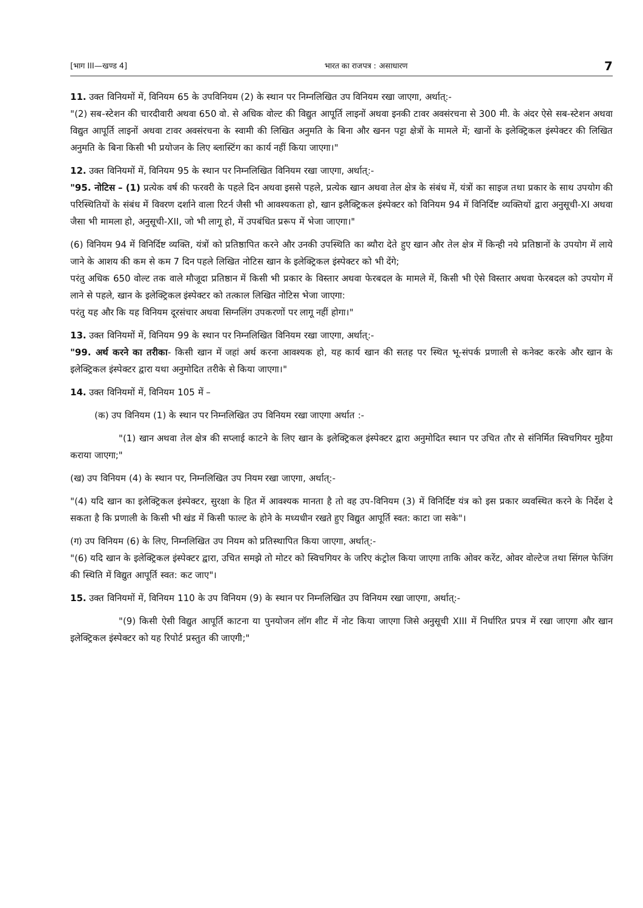[भाग III—खण्ड 4] भारत का राजपत्र : असाधारण 7
11. उक्त विनियमों में, विनियम 65 के उपविनियम (2) के स्थान पर निम्नलिखित उप विनियम रखा जाएगा, अर्थात्:-
"(2) सब-स्टेशन की चारदीवारी अथवा 650 वो. से अधिक वोल्ट की विद्युत आपूर्ति लाइनों अथवा इनकी टावर अवसंरचना से 300 मी. के अंदर ऐसे सब-स्टेशन अथवा विद्युत आपूर्ति लाइनों अथवा टावर अवसंरचना के स्वामी की लिखित अनुमति के बिना और खनन पट्टा क्षेत्रों के मामले में; खानों के इलेक्ट्रिकल इंस्पेक्टर की लिखित अनुमति के बिना किसी भी प्रयोजन के लिए ब्लास्टिंग का कार्य नहीं किया जाएगा।"
12. उक्त विनियमों में, विनियम 95 के स्थान पर निम्नलिखित विनियम रखा जाएगा, अर्थात्:-
"95. नोटिस – (1) प्रत्येक वर्ष की फरवरी के पहले दिन अथवा इससे पहले, प्रत्येक खान अथवा तेल क्षेत्र के संबंध में, यंत्रों का साइज तथा प्रकार के साथ उपयोग की परिस्थितियों के संबंध में विवरण दर्शाने वाला रिटर्न जैसी भी आवश्यकता हो, खान इलैक्ट्रिकल इंस्पेक्टर को विनियम 94 में विनिर्दिष्ट व्यक्तियों द्वारा अनुसूची-XI अथवा जैसा भी मामला हो, अनुसूची-XII, जो भी लागू हो, में उपबंधित प्ररूप में भेजा जाएगा।"
(6) विनियम 94 में विनिर्दिष्ट व्यक्ति, यंत्रों को प्रतिष्ठापित करने और उनकी उपस्थिति का ब्यौरा देते हुए खान और तेल क्षेत्र में किन्ही नये प्रतिष्ठानों के उपयोग में लाये जाने के आशय की कम से कम 7 दिन पहले लिखित नोटिस खान के इलेक्ट्रिकल इंस्पेक्टर को भी देंगे;
परंतु अधिक 650 वोल्ट तक वाले मौजूदा प्रतिष्ठान में किसी भी प्रकार के विस्तार अथवा फेरबदल के मामले में, किसी भी ऐसे विस्तार अथवा फेरबदल को उपयोग में लाने से पहले, खान के इलेक्ट्रिकल इंस्पेक्टर को तत्काल लिखित नोटिस भेजा जाएगा:
परंतु यह और कि यह विनियम दूरसंचार अथवा सिग्नलिंग उपकरणों पर लागू नहीं होगा।"
13. उक्त विनियमों में, विनियम 99 के स्थान पर निम्नलिखित विनियम रखा जाएगा, अर्थात्:-
"99. अर्थ करने का तरीका- किसी खान में जहां अर्थ करना आवश्यक हो, यह कार्य खान की सतह पर स्थित भू-संपर्क प्रणाली से कनेक्ट करके और खान के इलेक्ट्रिकल इंस्पेक्टर द्वारा यथा अनुमोदित तरीके से किया जाएगा।"
14. उक्त विनियमों में, विनियम 105 में –
(क) उप विनियम (1) के स्थान पर निम्नलिखित उप विनियम रखा जाएगा अर्थात :-
"(1) खान अथवा तेल क्षेत्र की सप्लाई काटने के लिए खान के इलेक्ट्रिकल इंस्पेक्टर द्वारा अनुमोदित स्थान पर उचित तौर से संनिर्मित स्विचगियर मुहैया कराया जाएगा;"
(ख) उप विनियम (4) के स्थान पर, निम्नलिखित उप नियम रखा जाएगा, अर्थात्:-
"(4) यदि खान का इलेक्ट्रिकल इंस्पेक्टर, सुरक्षा के हित में आवश्यक मानता है तो वह उप-विनियम (3) में विनिर्दिष्ट यंत्र को इस प्रकार व्यवस्थित करने के निर्देश दे सकता है कि प्रणाली के किसी भी खंड में किसी फाल्ट के होने के मध्यधीन रखते हुए विद्युत आपूर्ति स्वत: काटा जा सके"।
(ग) उप विनियम (6) के लिए, निम्नलिखित उप नियम को प्रतिस्थापित किया जाएगा, अर्थात्:-
"(6) यदि खान के इलेक्ट्रिकल इंस्पेक्टर द्वारा, उचित समझे तो मोटर को स्विचगियर के जरिए कंट्रोल किया जाएगा ताकि ओवर करेंट, ओवर वोल्टेज तथा सिंगल फेजिंग की स्थिति में विद्युत आपूर्ति स्वत: कट जाए"।
15. उक्त विनियमों में, विनियम 110 के उप विनियम (9) के स्थान पर निम्नलिखित उप विनियम रखा जाएगा, अर्थात्:-
"(9) किसी ऐसी विद्युत आपूर्ति काटना या पुनयोजन लॉग शीट में नोट किया जाएगा जिसे अनुसूची XIII में निर्धारित प्रपत्र में रखा जाएगा और खान इलेक्ट्रिकल इंस्पेक्टर को यह रिपोर्ट प्रस्तुत की जाएगी;"